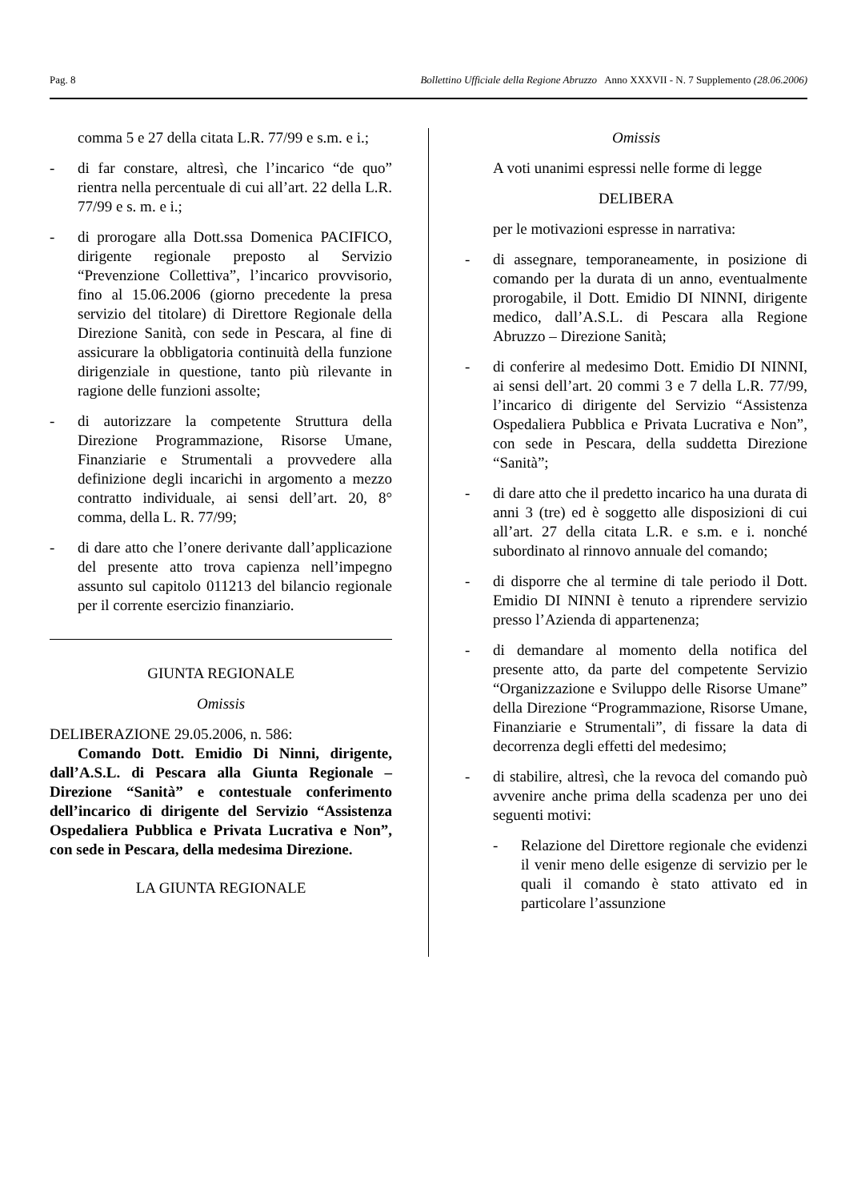Pag. 8 Bollettino Ufficiale della Regione Abruzzo Anno XXXVII - N. 7 Supplemento (28.06.2006)
comma 5 e 27 della citata L.R. 77/99 e s.m. e i.;
- di far constare, altresì, che l’incarico “de quo” rientra nella percentuale di cui all’art. 22 della L.R. 77/99 e s. m. e i.;
- di prorogare alla Dott.ssa Domenica PACIFICO, dirigente regionale preposto al Servizio “Prevenzione Collettiva”, l’incarico provvisorio, fino al 15.06.2006 (giorno precedente la presa servizio del titolare) di Direttore Regionale della Direzione Sanità, con sede in Pescara, al fine di assicurare la obbligatoria continuità della funzione dirigenziale in questione, tanto più rilevante in ragione delle funzioni assolte;
- di autorizzare la competente Struttura della Direzione Programmazione, Risorse Umane, Finanziarie e Strumentali a provvedere alla definizione degli incarichi in argomento a mezzo contratto individuale, ai sensi dell’art. 20, 8° comma, della L. R. 77/99;
- di dare atto che l’onere derivante dall’applicazione del presente atto trova capienza nell’impegno assunto sul capitolo 011213 del bilancio regionale per il corrente esercizio finanziario.
GIUNTA REGIONALE
Omissis
DELIBERAZIONE 29.05.2006, n. 586:
Comando Dott. Emidio Di Ninni, dirigente, dall’A.S.L. di Pescara alla Giunta Regionale – Direzione “Sanità” e contestuale conferimento dell’incarico di dirigente del Servizio “Assistenza Ospedaliera Pubblica e Privata Lucrativa e Non”, con sede in Pescara, della medesima Direzione.
LA GIUNTA REGIONALE
Omissis
A voti unanimi espressi nelle forme di legge
DELIBERA
per le motivazioni espresse in narrativa:
- di assegnare, temporaneamente, in posizione di comando per la durata di un anno, eventualmente prorogabile, il Dott. Emidio DI NINNI, dirigente medico, dall’A.S.L. di Pescara alla Regione Abruzzo – Direzione Sanità;
- di conferire al medesimo Dott. Emidio DI NINNI, ai sensi dell’art. 20 commi 3 e 7 della L.R. 77/99, l’incarico di dirigente del Servizio “Assistenza Ospedaliera Pubblica e Privata Lucrativa e Non”, con sede in Pescara, della suddetta Direzione “Sanità”;
- di dare atto che il predetto incarico ha una durata di anni 3 (tre) ed è soggetto alle disposizioni di cui all’art. 27 della citata L.R. e s.m. e i. nonché subordinato al rinnovo annuale del comando;
- di disporre che al termine di tale periodo il Dott. Emidio DI NINNI è tenuto a riprendere servizio presso l’Azienda di appartenenza;
- di demandare al momento della notifica del presente atto, da parte del competente Servizio “Organizzazione e Sviluppo delle Risorse Umane” della Direzione “Programmazione, Risorse Umane, Finanziarie e Strumentali”, di fissare la data di decorrenza degli effetti del medesimo;
- di stabilire, altresì, che la revoca del comando può avvenire anche prima della scadenza per uno dei seguenti motivi:
- Relazione del Direttore regionale che evidenzi il venir meno delle esigenze di servizio per le quali il comando è stato attivato ed in particolare l’assunzione